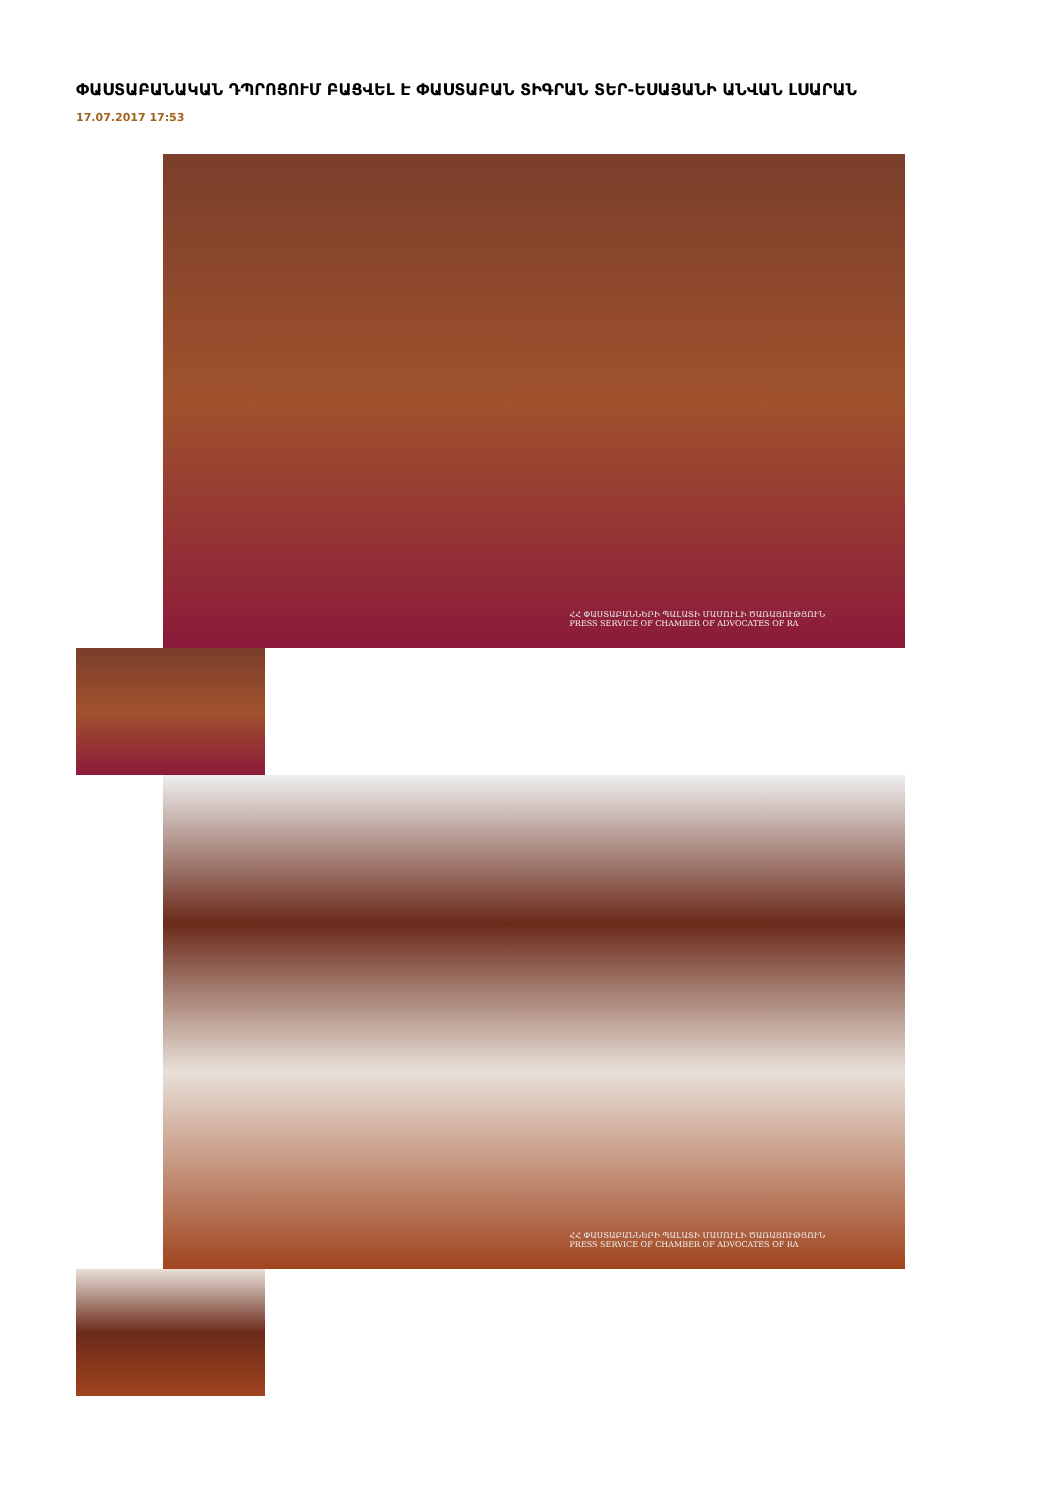ՓԱՍՏԱԲԱՆԱԿԱՆ ԴՊՐՈՑՈՒՄ ԲԱՑՎԵԼ Է ՓԱՍՏԱԲԱՆ ՏԻԳՐԱՆ ՏԵՐ-ԵՍԱՅԱՆԻ ԱՆՎԱՆ ԼՍԱՐԱՆ
17.07.2017 17:53
ՀՀ ՓԱՍՏԱԲԱՆՆԵՐԻ ՊԱԼԱՏԻ ՄԱՄՈՒԼԻ ԾԱՌԱՅՈՒԹՅՈՒՆ
PRESS SERVICE OF CHAMBER OF ADVOCATES OF RA
ՀՀ ՓԱՍՏԱԲԱՆՆԵՐԻ ՊԱԼԱՏԻ ՄԱՄՈՒԼԻ ԾԱՌԱՅՈՒԹՅՈՒՆ
PRESS SERVICE OF CHAMBER OF ADVOCATES OF RA